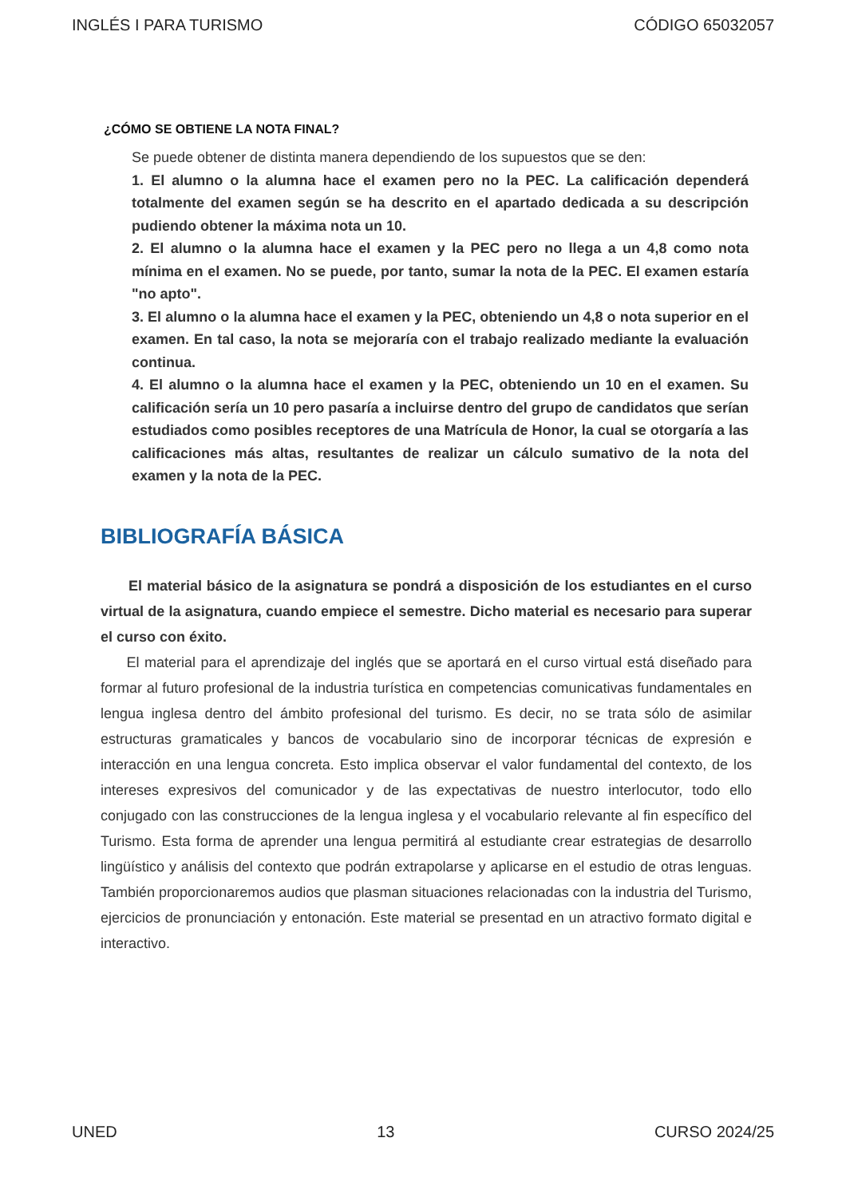INGLÉS I PARA TURISMO CÓDIGO 65032057
¿CÓMO SE OBTIENE LA NOTA FINAL?
Se puede obtener de distinta manera dependiendo de los supuestos que se den:
1. El alumno o la alumna hace el examen pero no la PEC. La calificación dependerá totalmente del examen según se ha descrito en el apartado dedicada a su descripción pudiendo obtener la máxima nota un 10.
2. El alumno o la alumna hace el examen y la PEC pero no llega a un 4,8 como nota mínima en el examen. No se puede, por tanto, sumar la nota de la PEC. El examen estaría "no apto".
3. El alumno o la alumna hace el examen y la PEC, obteniendo un 4,8 o nota superior en el examen. En tal caso, la nota se mejoraría con el trabajo realizado mediante la evaluación continua.
4. El alumno o la alumna hace el examen y la PEC, obteniendo un 10 en el examen. Su calificación sería un 10 pero pasaría a incluirse dentro del grupo de candidatos que serían estudiados como posibles receptores de una Matrícula de Honor, la cual se otorgaría a las calificaciones más altas, resultantes de realizar un cálculo sumativo de la nota del examen y la nota de la PEC.
BIBLIOGRAFÍA BÁSICA
El material básico de la asignatura se pondrá a disposición de los estudiantes en el curso virtual de la asignatura, cuando empiece el semestre. Dicho material es necesario para superar el curso con éxito.
El material para el aprendizaje del inglés que se aportará en el curso virtual está diseñado para formar al futuro profesional de la industria turística en competencias comunicativas fundamentales en lengua inglesa dentro del ámbito profesional del turismo. Es decir, no se trata sólo de asimilar estructuras gramaticales y bancos de vocabulario sino de incorporar técnicas de expresión e interacción en una lengua concreta. Esto implica observar el valor fundamental del contexto, de los intereses expresivos del comunicador y de las expectativas de nuestro interlocutor, todo ello conjugado con las construcciones de la lengua inglesa y el vocabulario relevante al fin específico del Turismo. Esta forma de aprender una lengua permitirá al estudiante crear estrategias de desarrollo lingüístico y análisis del contexto que podrán extrapolarse y aplicarse en el estudio de otras lenguas. También proporcionaremos audios que plasman situaciones relacionadas con la industria del Turismo, ejercicios de pronunciación y entonación. Este material se presentad en un atractivo formato digital e interactivo.
UNED 13 CURSO 2024/25